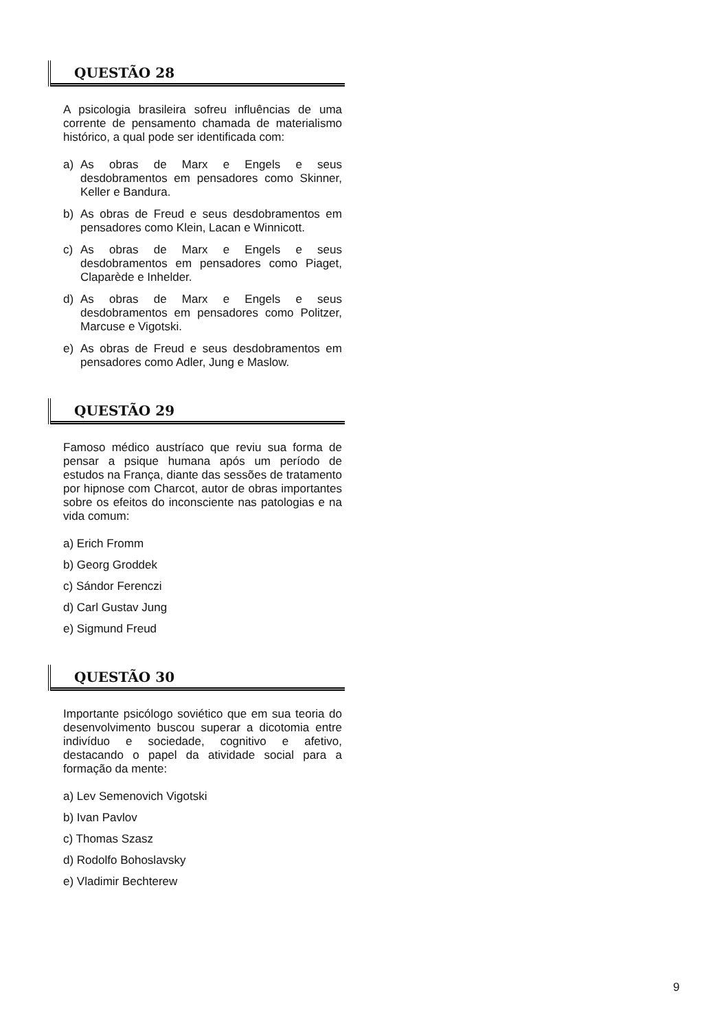QUESTÃO 28
A psicologia brasileira sofreu influências de uma corrente de pensamento chamada de materialismo histórico, a qual pode ser identificada com:
a) As obras de Marx e Engels e seus desdobramentos em pensadores como Skinner, Keller e Bandura.
b) As obras de Freud e seus desdobramentos em pensadores como Klein, Lacan e Winnicott.
c) As obras de Marx e Engels e seus desdobramentos em pensadores como Piaget, Claparède e Inhelder.
d) As obras de Marx e Engels e seus desdobramentos em pensadores como Politzer, Marcuse e Vigotski.
e) As obras de Freud e seus desdobramentos em pensadores como Adler, Jung e Maslow.
QUESTÃO 29
Famoso médico austríaco que reviu sua forma de pensar a psique humana após um período de estudos na França, diante das sessões de tratamento por hipnose com Charcot, autor de obras importantes sobre os efeitos do inconsciente nas patologias e na vida comum:
a) Erich Fromm
b) Georg Groddek
c) Sándor Ferenczi
d) Carl Gustav Jung
e) Sigmund Freud
QUESTÃO 30
Importante psicólogo soviético que em sua teoria do desenvolvimento buscou superar a dicotomia entre indivíduo e sociedade, cognitivo e afetivo, destacando o papel da atividade social para a formação da mente:
a) Lev Semenovich Vigotski
b) Ivan Pavlov
c) Thomas Szasz
d) Rodolfo Bohoslavsky
e) Vladimir Bechterew
9